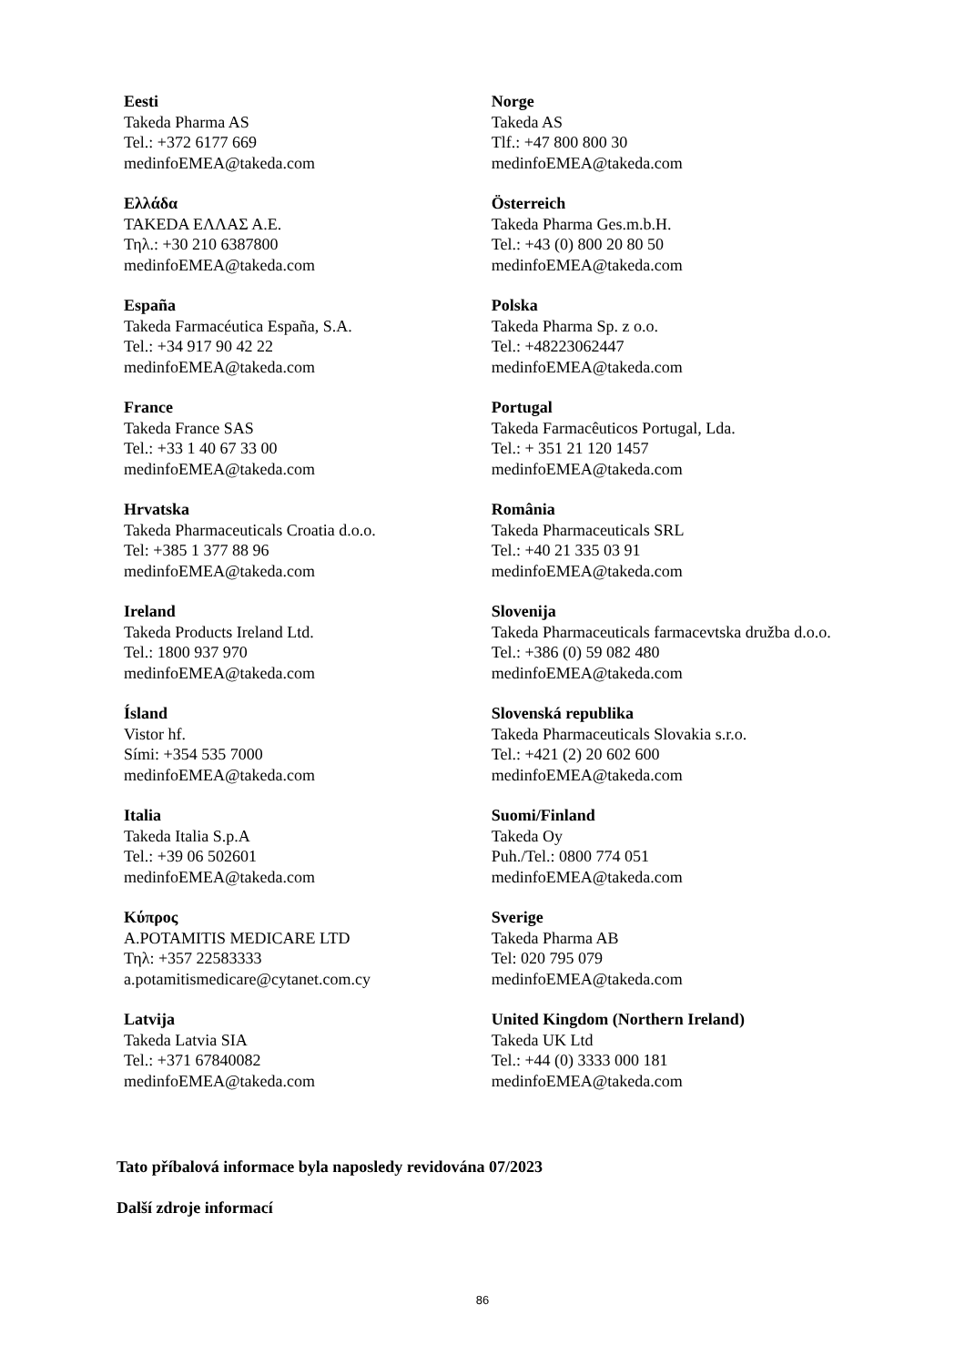| Eesti Takeda Pharma AS Tel.: +372 6177 669 medinfoEMEA@takeda.com | Norge Takeda AS Tlf.: +47 800 800 30 medinfoEMEA@takeda.com |
| Ελλάδα TAKEDA ΕΛΛΑΣ Α.Ε. Τηλ.: +30 210 6387800 medinfoEMEA@takeda.com | Österreich Takeda Pharma Ges.m.b.H. Tel.: +43 (0) 800 20 80 50 medinfoEMEA@takeda.com |
| España Takeda Farmacéutica España, S.A. Tel.: +34 917 90 42 22 medinfoEMEA@takeda.com | Polska Takeda Pharma Sp. z o.o. Tel.: +48223062447 medinfoEMEA@takeda.com |
| France Takeda France SAS Tel.: +33 1 40 67 33 00 medinfoEMEA@takeda.com | Portugal Takeda Farmacêuticos Portugal, Lda. Tel.: + 351 21 120 1457 medinfoEMEA@takeda.com |
| Hrvatska Takeda Pharmaceuticals Croatia d.o.o. Tel: +385 1 377 88 96 medinfoEMEA@takeda.com | România Takeda Pharmaceuticals SRL Tel.: +40 21 335 03 91 medinfoEMEA@takeda.com |
| Ireland Takeda Products Ireland Ltd. Tel.: 1800 937 970 medinfoEMEA@takeda.com | Slovenija Takeda Pharmaceuticals farmacevtska družba d.o.o. Tel.: +386 (0) 59 082 480 medinfoEMEA@takeda.com |
| Ísland Vistor hf. Sími: +354 535 7000 medinfoEMEA@takeda.com | Slovenská republika Takeda Pharmaceuticals Slovakia s.r.o. Tel.: +421 (2) 20 602 600 medinfoEMEA@takeda.com |
| Italia Takeda Italia S.p.A Tel.: +39 06 502601 medinfoEMEA@takeda.com | Suomi/Finland Takeda Oy Puh./Tel.: 0800 774 051 medinfoEMEA@takeda.com |
| Κύπρος A.POTAMITIS MEDICARE LTD Τηλ: +357 22583333 a.potamitismedicare@cytanet.com.cy | Sverige Takeda Pharma AB Tel: 020 795 079 medinfoEMEA@takeda.com |
| Latvija Takeda Latvia SIA Tel.: +371 67840082 medinfoEMEA@takeda.com | United Kingdom (Northern Ireland) Takeda UK Ltd Tel.: +44 (0) 3333 000 181 medinfoEMEA@takeda.com |
Tato příbalová informace byla naposledy revidována 07/2023
Další zdroje informací
86